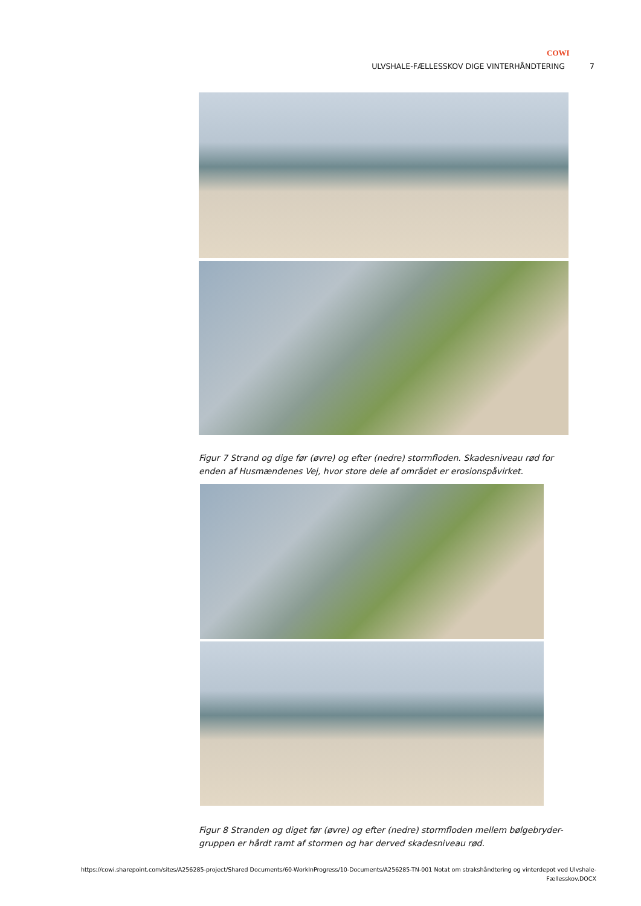COWI
ULVSHALE-FÆLLESSKOV DIGE VINTERHÅNDTERING 7
Figur 7 Strand og dige før (øvre) og efter (nedre) stormfloden. Skadesniveau rød for enden af Husmændenes Vej, hvor store dele af området er erosionspåvirket.
Figur 8 Stranden og diget før (øvre) og efter (nedre) stormfloden mellem bølgebryder-gruppen er hårdt ramt af stormen og har derved skadesniveau rød.
https://cowi.sharepoint.com/sites/A256285-project/Shared Documents/60-WorkInProgress/10-Documents/A256285-TN-001 Notat om strakshåndtering og vinterdepot ved Ulvshale-Fællesskov.DOCX